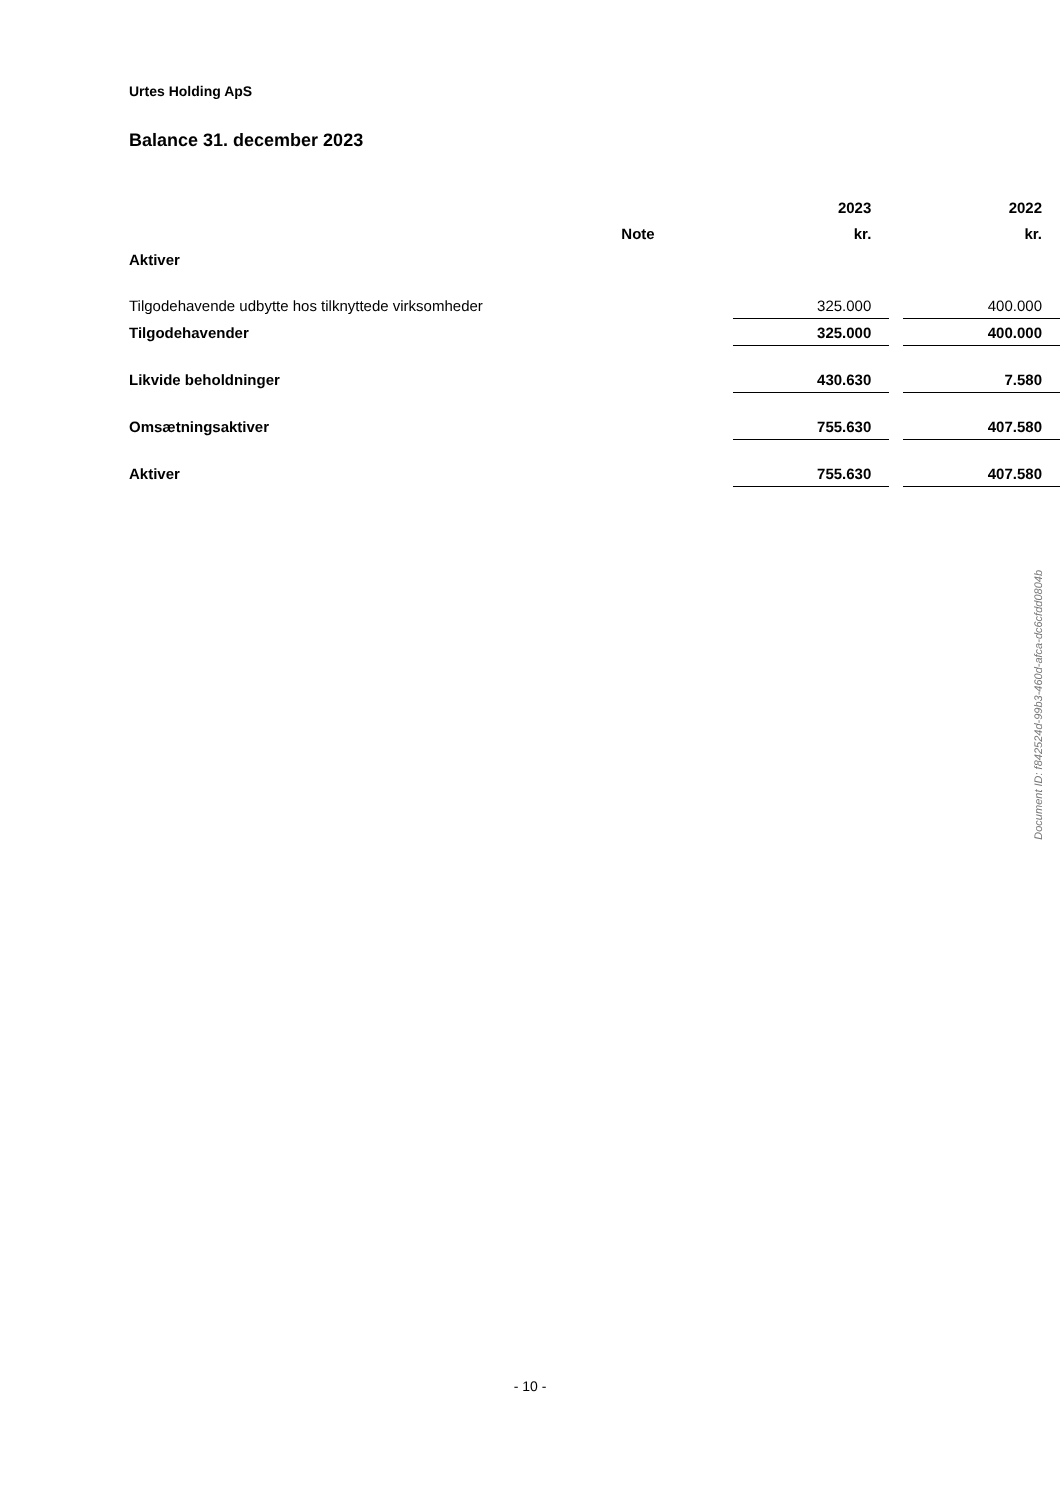Urtes Holding ApS
Balance 31. december 2023
| | | 2023 | | 2022 |
| | Note | kr. | | kr. |
| Aktiver | | | | |
| Tilgodehavende udbytte hos tilknyttede virksomheder | | 325.000 | | 400.000 |
| Tilgodehavender | | 325.000 | | 400.000 |
| Likvide beholdninger | | 430.630 | | 7.580 |
| Omsætningsaktiver | | 755.630 | | 407.580 |
| Aktiver | | 755.630 | | 407.580 |
Document ID: f842524d-99b3-460d-afca-dc6cfdd0804b
- 10 -